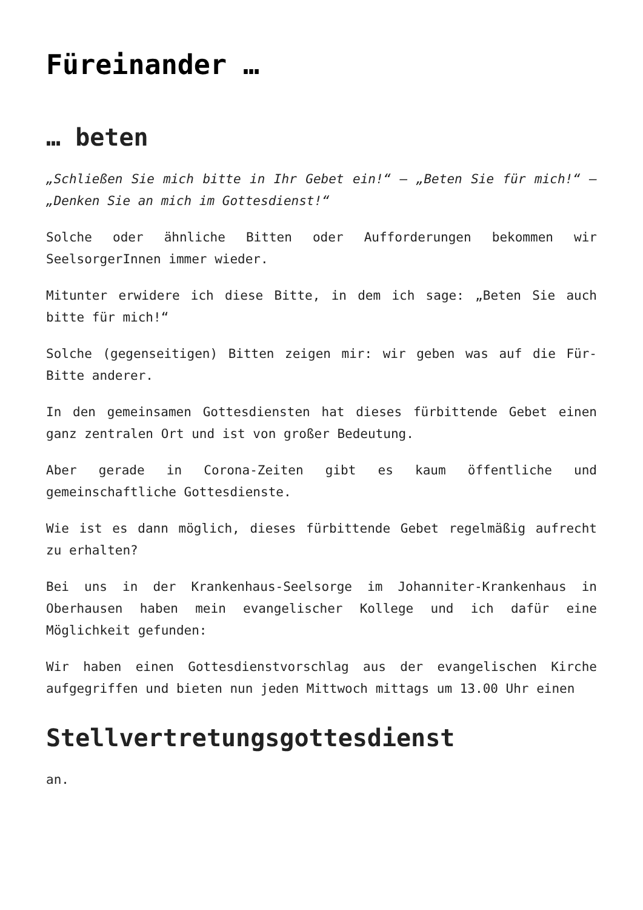Füreinander …
… beten
„Schließen Sie mich bitte in Ihr Gebet ein!“ – „Beten Sie für mich!“ – „Denken Sie an mich im Gottesdienst!“
Solche oder ähnliche Bitten oder Aufforderungen bekommen wir SeelsorgerInnen immer wieder.
Mitunter erwidere ich diese Bitte, in dem ich sage: „Beten Sie auch bitte für mich!“
Solche (gegenseitigen) Bitten zeigen mir: wir geben was auf die Für-Bitte anderer.
In den gemeinsamen Gottesdiensten hat dieses fürbittende Gebet einen ganz zentralen Ort und ist von großer Bedeutung.
Aber gerade in Corona-Zeiten gibt es kaum öffentliche und gemeinschaftliche Gottesdienste.
Wie ist es dann möglich, dieses fürbittende Gebet regelmäßig aufrecht zu erhalten?
Bei uns in der Krankenhaus-Seelsorge im Johanniter-Krankenhaus in Oberhausen haben mein evangelischer Kollege und ich dafür eine Möglichkeit gefunden:
Wir haben einen Gottesdienstvorschlag aus der evangelischen Kirche aufgegriffen und bieten nun jeden Mittwoch mittags um 13.00 Uhr einen
Stellvertretungsgottesdienst
an.